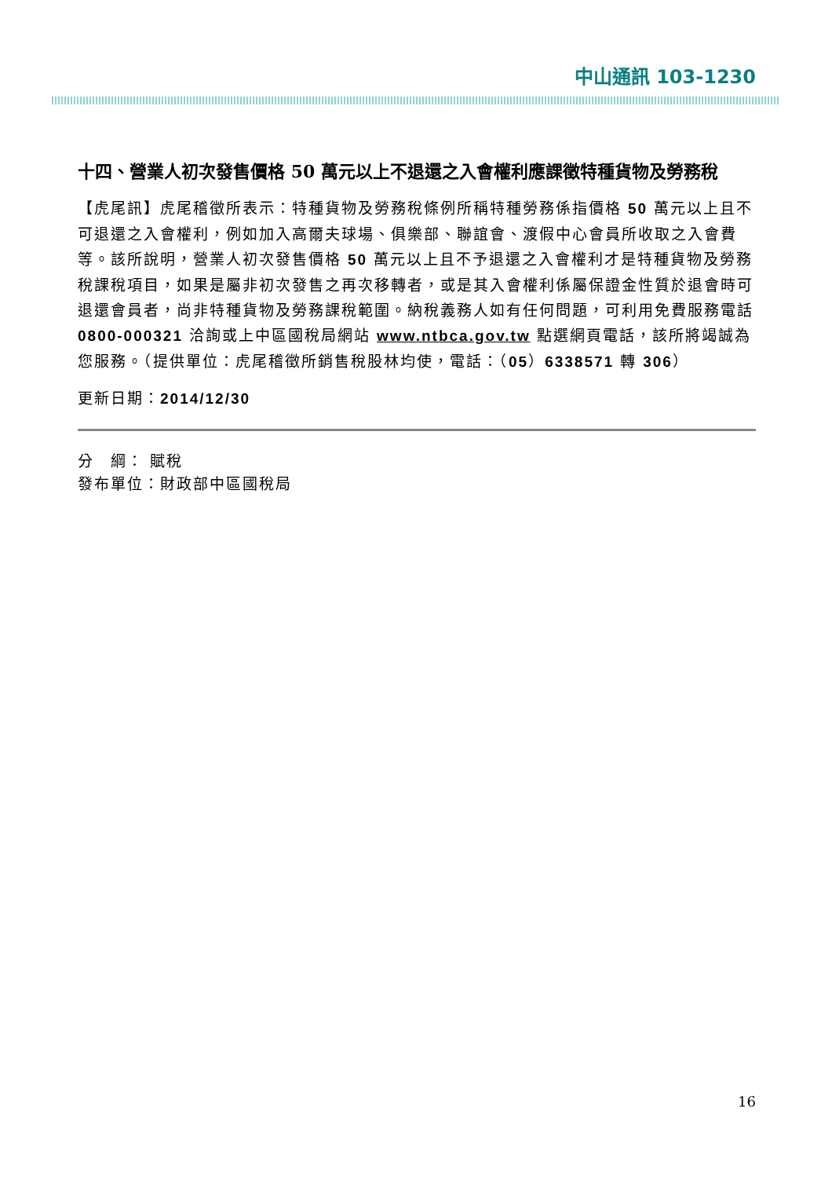中山通訊 103-1230
十四、營業人初次發售價格 50 萬元以上不退還之入會權利應課徵特種貨物及勞務稅
【虎尾訊】虎尾稽徵所表示：特種貨物及勞務稅條例所稱特種勞務係指價格 50 萬元以上且不可退還之入會權利，例如加入高爾夫球場、俱樂部、聯誼會、渡假中心會員所收取之入會費等。該所說明，營業人初次發售價格 50 萬元以上且不予退還之入會權利才是特種貨物及勞務稅課稅項目，如果是屬非初次發售之再次移轉者，或是其入會權利係屬保證金性質於退會時可退還會員者，尚非特種貨物及勞務課稅範圍。納稅義務人如有任何問題，可利用免費服務電話 0800-000321 洽詢或上中區國稅局網站 www.ntbca.gov.tw 點選網頁電話，該所將竭誠為您服務。（提供單位：虎尾稽徵所銷售稅股林均使，電話：（05）6338571 轉 306）
更新日期：2014/12/30
分　綱： 賦稅
發布單位：財政部中區國稅局
16